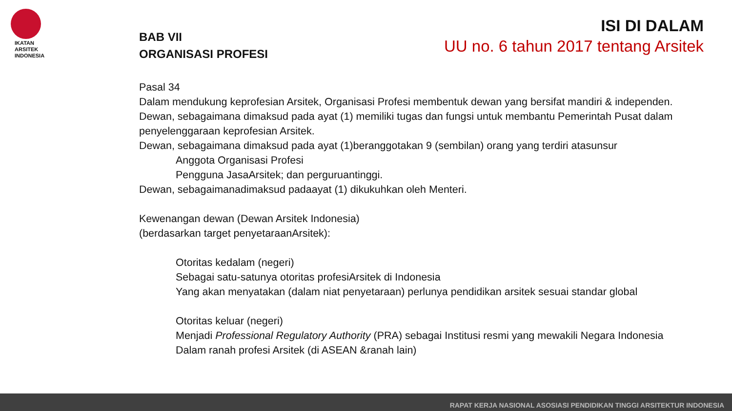IKATAN
ARSITEK
INDONESIA
ISI DI DALAM
UU no. 6 tahun 2017 tentang Arsitek
BAB VII
ORGANISASI PROFESI
Pasal 34
Dalam mendukung keprofesian Arsitek, Organisasi Profesi membentuk dewan yang bersifat mandiri & independen.
Dewan, sebagaimana dimaksud pada ayat (1) memiliki tugas dan fungsi untuk membantu Pemerintah Pusat dalam penyelenggaraan keprofesian Arsitek.
Dewan, sebagaimana dimaksud pada ayat (1)beranggotakan 9 (sembilan) orang yang terdiri atasunsur
Anggota Organisasi Profesi
Pengguna JasaArsitek; dan perguruantinggi.
Dewan, sebagaimanadimaksud padaayat (1) dikukuhkan oleh Menteri.
Kewenangan dewan (Dewan Arsitek Indonesia)
(berdasarkan target penyetaraanArsitek):
Otoritas kedalam (negeri)
Sebagai satu-satunya otoritas profesiArsitek di Indonesia
Yang akan menyatakan (dalam niat penyetaraan) perlunya pendidikan arsitek sesuai standar global
Otoritas keluar (negeri)
Menjadi Professional Regulatory Authority (PRA) sebagai Institusi resmi yang mewakili Negara Indonesia
Dalam ranah profesi Arsitek (di ASEAN &ranah lain)
RAPAT KERJA NASIONAL ASOSIASI PENDIDIKAN TINGGI ARSITEKTUR INDONESIA